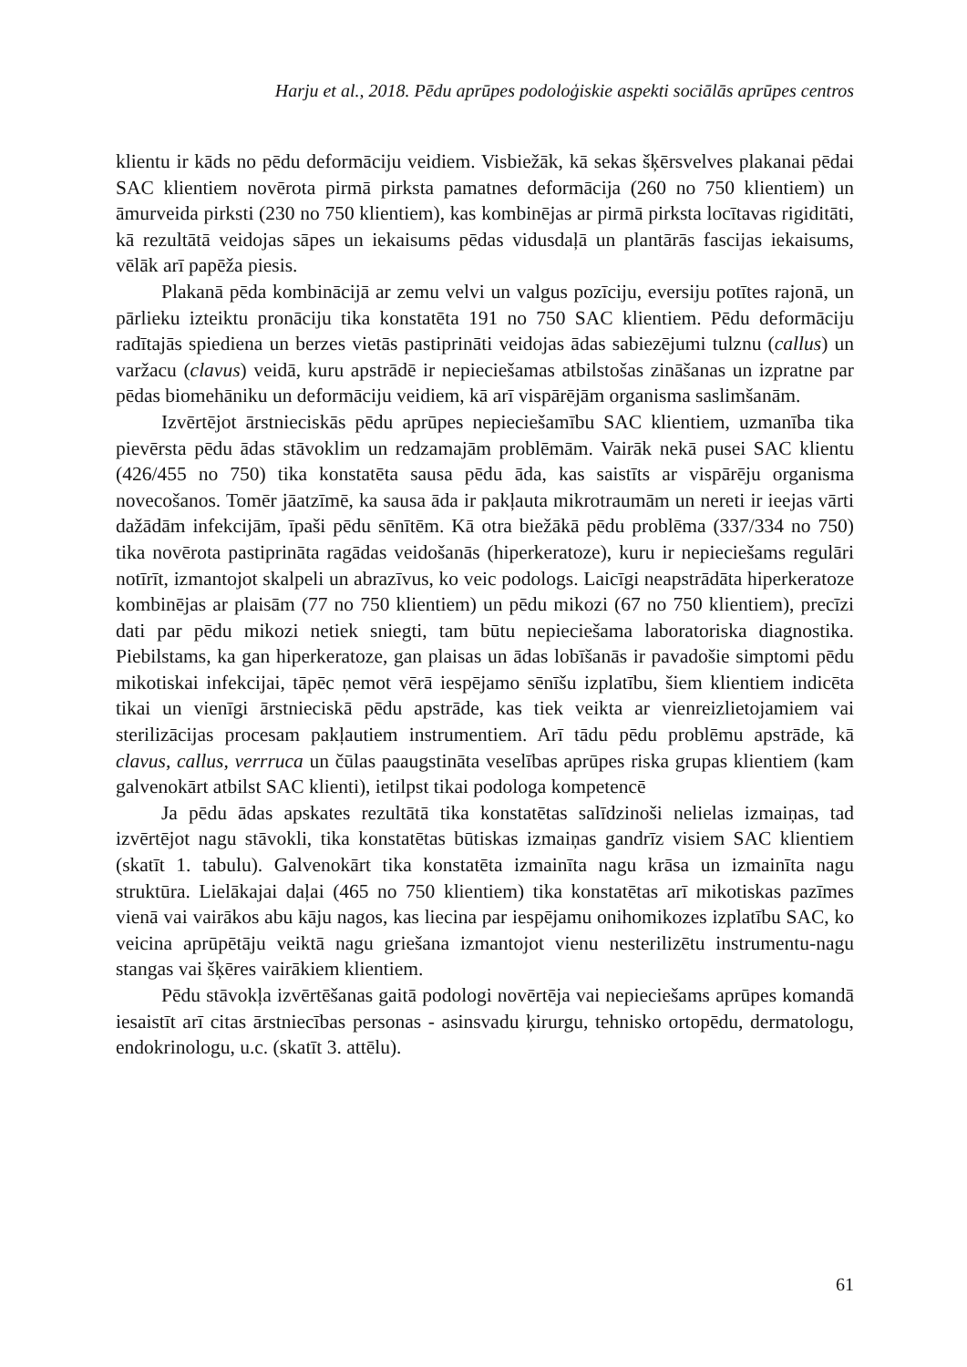Harju et al., 2018. Pēdu aprūpes podoloģiskie aspekti sociālās aprūpes centros
klientu ir kāds no pēdu deformāciju veidiem. Visbiežāk, kā sekas šķērsvelves plakanai pēdai SAC klientiem novērota pirmā pirksta pamatnes deformācija (260 no 750 klientiem) un āmurveida pirksti (230 no 750 klientiem), kas kombinējas ar pirmā pirksta locītavas rigiditāti, kā rezultātā veidojas sāpes un iekaisums pēdas vidusdaļā un plantārās fascijas iekaisums, vēlāk arī papēža piesis.
Plakanā pēda kombinācijā ar zemu velvi un valgus pozīciju, eversiju potītes rajonā, un pārlieku izteiktu pronāciju tika konstatēta 191 no 750 SAC klientiem. Pēdu deformāciju radītajās spiediena un berzes vietās pastiprināti veidojas ādas sabiezējumi tulznu (callus) un varžacu (clavus) veidā, kuru apstrādē ir nepieciešamas atbilstošas zināšanas un izpratne par pēdas biomehāniku un deformāciju veidiem, kā arī vispārējām organisma saslimšanām.
Izvērtējot ārstnieciskās pēdu aprūpes nepieciešamību SAC klientiem, uzmanība tika pievērsta pēdu ādas stāvoklim un redzamajām problēmām. Vairāk nekā pusei SAC klientu (426/455 no 750) tika konstatēta sausa pēdu āda, kas saistīts ar vispārēju organisma novecošanos. Tomēr jāatzīmē, ka sausa āda ir pakļauta mikrotraumām un nereti ir ieejas vārti dažādām infekcijām, īpaši pēdu sēnītēm. Kā otra biežākā pēdu problēma (337/334 no 750) tika novērota pastiprināta ragādas veidošanās (hiperkeratoze), kuru ir nepieciešams regulāri notīrīt, izmantojot skalpeli un abrazīvus, ko veic podologs. Laicīgi neapstrādāta hiperkeratoze kombinējas ar plaisām (77 no 750 klientiem) un pēdu mikozi (67 no 750 klientiem), precīzi dati par pēdu mikozi netiek sniegti, tam būtu nepieciešama laboratoriska diagnostika. Piebilstams, ka gan hiperkeratoze, gan plaisas un ādas lobīšanās ir pavadošie simptomi pēdu mikotiskai infekcijai, tāpēc ņemot vērā iespējamo sēnīšu izplatību, šiem klientiem indicēta tikai un vienīgi ārstnieciskā pēdu apstrāde, kas tiek veikta ar vienreizlietojamiem vai sterilizācijas procesam pakļautiem instrumentiem. Arī tādu pēdu problēmu apstrāde, kā clavus, callus, verrruca un čūlas paaugstināta veselības aprūpes riska grupas klientiem (kam galvenokārt atbilst SAC klienti), ietilpst tikai podologa kompetencē
Ja pēdu ādas apskates rezultātā tika konstatētas salīdzinoši nelielas izmaiņas, tad izvērtējot nagu stāvokli, tika konstatētas būtiskas izmaiņas gandrīz visiem SAC klientiem (skatīt 1. tabulu). Galvenokārt tika konstatēta izmainīta nagu krāsa un izmainīta nagu struktūra. Lielākajai daļai (465 no 750 klientiem) tika konstatētas arī mikotiskas pazīmes vienā vai vairākos abu kāju nagos, kas liecina par iespējamu onihomikozes izplatību SAC, ko veicina aprūpētāju veiktā nagu griešana izmantojot vienu nesterilizētu instrumentu-nagu stangas vai šķēres vairākiem klientiem.
Pēdu stāvokļa izvērtēšanas gaitā podologi novērtēja vai nepieciešams aprūpes komandā iesaistīt arī citas ārstniecības personas - asinsvadu ķirurgu, tehnisko ortopēdu, dermatologu, endokrinologu, u.c. (skatīt 3. attēlu).
61